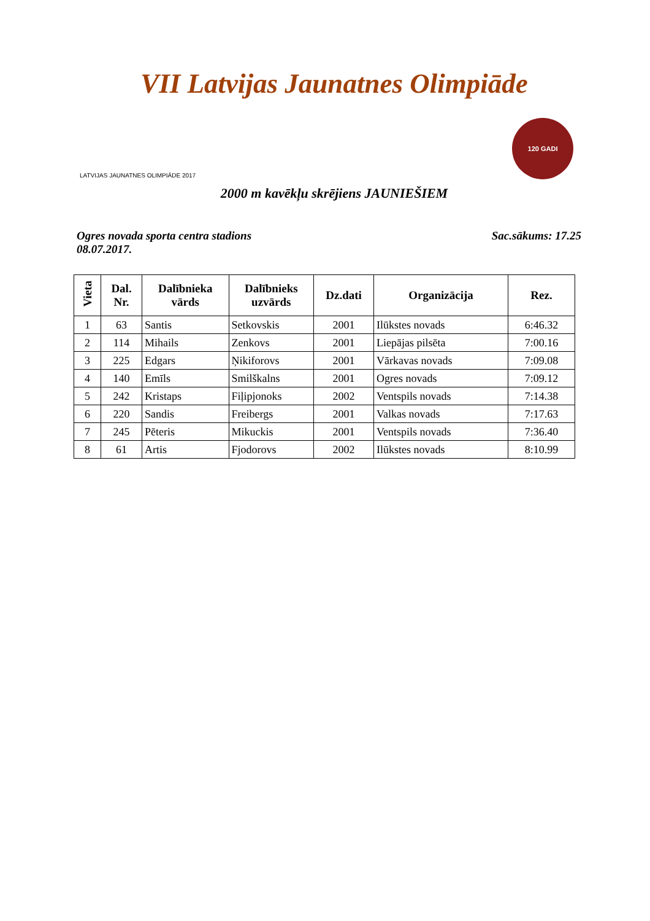VII Latvijas Jaunatnes Olimpiāde
LATVIJAS JAUNATNES OLIMPIĀDE 2017
120 GADI
2000 m kavēkļu skrējiens JAUNIEŠIEM
Ogres novada sporta centra stadions
08.07.2017.
Sac.sākums: 17.25
| Vieta | Dal. Nr. | Dalībnieka vārds | Dalībnieks uzvārds | Dz.dati | Organizācija | Rez. |
| --- | --- | --- | --- | --- | --- | --- |
| 1 | 63 | Santis | Setkovskis | 2001 | Ilūkstes novads | 6:46.32 |
| 2 | 114 | Mihails | Zenkovs | 2001 | Liepājas pilsēta | 7:00.16 |
| 3 | 225 | Edgars | Ņikiforovs | 2001 | Vārkavas novads | 7:09.08 |
| 4 | 140 | Emīls | Smilškalns | 2001 | Ogres novads | 7:09.12 |
| 5 | 242 | Kristaps | Fiļipjonoks | 2002 | Ventspils novads | 7:14.38 |
| 6 | 220 | Sandis | Freibergs | 2001 | Valkas novads | 7:17.63 |
| 7 | 245 | Pēteris | Mikuckis | 2001 | Ventspils novads | 7:36.40 |
| 8 | 61 | Artis | Fjodorovs | 2002 | Ilūkstes novads | 8:10.99 |